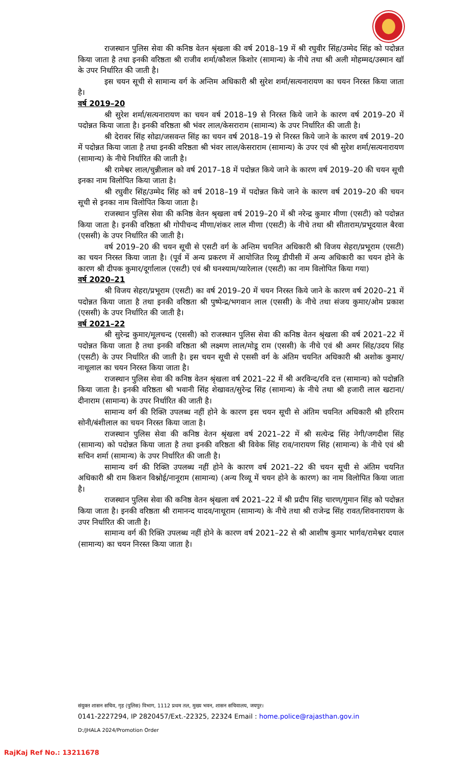राजस्थान पुलिस सेवा की कनिष्ठ वेतन श्रृंखला की वर्ष 2018–19 में श्री रघुवीर सिंह/उम्मेद सिंह को पदोन्नत किया जाता है तथा इनकी वरिष्ठता श्री राजीव शर्मा/कौशल किशोर (सामान्य) के नीचे तथा श्री अली मोहम्मद/उस्मान खॉ के उपर निर्धारित की जाती है।
इस चयन सूची से सामान्य वर्ग के अन्तिम अधिकारी श्री सुरेश शर्मा/सत्यनारायण का चयन निरस्त किया जाता है।
वर्ष 2019–20
श्री सुरेश शर्मा/सत्यनारायण का चयन वर्ष 2018–19 से निरस्त किये जाने के कारण वर्ष 2019–20 में पदोन्नत किया जाता है। इनकी वरिष्ठता श्री भंवर लाल/केसराराम (सामान्य) के उपर निर्धारित की जाती है।
श्री देरावर सिंह सोढा/जसवन्त सिंह का चयन वर्ष 2018–19 से निरस्त किये जाने के कारण वर्ष 2019–20 में पदोन्नत किया जाता है तथा इनकी वरिष्ठता श्री भंवर लाल/केसराराम (सामान्य) के उपर एवं श्री सुरेश शर्मा/सत्यनारायण (सामान्य) के नीचे निर्धारित की जाती है।
श्री रामेश्वर लाल/चुन्नीलाल को वर्ष 2017–18 में पदोन्नत किये जाने के कारण वर्ष 2019–20 की चयन सूची इनका नाम विलोपित किया जाता है।
श्री रघुवीर सिंह/उम्मेद सिंह को वर्ष 2018–19 में पदोन्नत किये जाने के कारण वर्ष 2019–20 की चयन सूची से इनका नाम विलोपित किया जाता है।
राजस्थान पुलिस सेवा की कनिष्ठ वेतन श्रृखला वर्ष 2019–20 में श्री नरेन्द्र कुमार मीणा (एसटी) को पदोन्नत किया जाता है। इनकी वरिष्ठता श्री गोपीचन्द मीणा/शंकर लाल मीणा (एसटी) के नीचे तथा श्री सीताराम/प्रभूदयाल बैरवा (एससी) के उपर निर्धारित की जाती है।
वर्ष 2019–20 की चयन सूची से एसटी वर्ग के अन्तिम चयनित अधिकारी श्री विजय सेहरा/प्रभूराम (एसटी) का चयन निरस्त किया जाता है। (पूर्व में अन्य प्रकरण में आयोजित रिव्यू डीपीसी में अन्य अधिकारी का चयन होने के कारण श्री दीपक कुमार/दूर्गालाल (एसटी) एवं श्री घनश्याम/प्यारेलाल (एसटी) का नाम विलोपित किया गया)
वर्ष 2020–21
श्री विजय सेहरा/प्रभूराम (एसटी) का वर्ष 2019–20 में चयन निरस्त किये जाने के कारण वर्ष 2020–21 में पदोन्नत किया जाता है तथा इनकी वरिष्ठता श्री पुष्पेन्द्र/भगवान लाल (एससी) के नीचे तथा संजय कुमार/ओम प्रकाश (एससी) के उपर निर्धारित की जाती है।
वर्ष 2021–22
श्री सुरेन्द्र कुमार/मूलचन्द (एससी) को राजस्थान पुलिस सेवा की कनिष्ठ वेतन श्रृंखला की वर्ष 2021–22 में पदोन्नत किया जाता है तथा इनकी वरिष्ठता श्री लक्ष्मण लाल/मोडू राम (एससी) के नीचे एवं श्री अमर सिंह/उदय सिंह (एसटी) के उपर निर्धारित की जाती है। इस चयन सूची से एससी वर्ग के अंतिम चयनित अधिकारी श्री अशोक कुमार/नाथूलाल का चयन निरस्त किया जाता है।
राजस्थान पुलिस सेवा की कनिष्ठ वेतन श्रृंखला वर्ष 2021–22 में श्री अरविन्द/रवि दत्त (सामान्य) को पदोन्नति किया जाता है। इनकी वरिष्ठता श्री भवानी सिंह शेखावत/सुरेन्द्र सिंह (सामान्य) के नीचे तथा श्री हजारी लाल खटाना/दीनाराम (सामान्य) के उपर निर्धारित की जाती है।
सामान्य वर्ग की रिक्ति उपलब्ध नहीं होने के कारण इस चयन सूची से अंतिम चयनित अधिकारी श्री हरिराम सोनी/बंशीलाल का चयन निरस्त किया जाता है।
राजस्थान पुलिस सेवा की कनिष्ठ वेतन श्रृंखला वर्ष 2021–22 में श्री सत्येन्द्र सिंह नेगी/जगदीश सिंह (सामान्य) को पदोन्नत किया जाता है तथा इनकी वरिष्ठता श्री विवेक सिंह राव/नारायण सिंह (सामान्य) के नीचे एवं श्री सचिन शर्मा (सामान्य) के उपर निर्धारित की जाती है।
सामान्य वर्ग की रिक्ति उपलब्ध नहीं होने के कारण वर्ष 2021–22 की चयन सूची से अंतिम चयनित अधिकारी श्री राम किशन विश्नोई/नानूराम (सामान्य) (अन्य रिव्यू में चयन होने के कारण) का नाम विलोपित किया जाता है।
राजस्थान पुलिस सेवा की कनिष्ठ वेतन श्रृंखला वर्ष 2021–22 में श्री प्रदीप सिंह चारण/गुमान सिंह को पदोन्नत किया जाता है। इनकी वरिष्ठता श्री रामानन्द यादव/नाथूराम (सामान्य) के नीचे तथा श्री राजेन्द्र सिंह रावत/शिवनारायण के उपर निर्धारित की जाती है।
सामान्य वर्ग की रिक्ति उपलब्ध नहीं होने के कारण वर्ष 2021–22 से श्री आशीष कुमार भार्गव/रामेश्वर दयाल (सामान्य) का चयन निरस्त किया जाता है।
संयुक्त शासन सचिव, गृह (पुलिस) विभाग, 1112 प्रथम तल, मुख्य भवन, शासन सचिवालय, जयपुर।
0141-2227294, IP 2820457/Ext.-22325, 22324 Email : home.police@rajasthan.gov.in
D:/JHALA 2024/Promotion Order
RajKaj Ref No.: 13211678